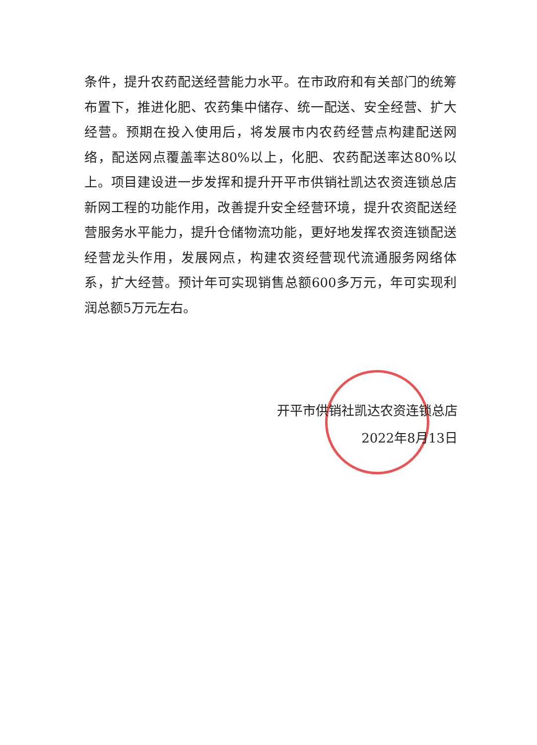条件，提升农药配送经营能力水平。在市政府和有关部门的统筹布置下，推进化肥、农药集中储存、统一配送、安全经营、扩大经营。预期在投入使用后，将发展市内农药经营点构建配送网络，配送网点覆盖率达80%以上，化肥、农药配送率达80%以上。项目建设进一步发挥和提升开平市供销社凯达农资连锁总店新网工程的功能作用，改善提升安全经营环境，提升农资配送经营服务水平能力，提升仓储物流功能，更好地发挥农资连锁配送经营龙头作用，发展网点，构建农资经营现代流通服务网络体系，扩大经营。预计年可实现销售总额600多万元，年可实现利润总额5万元左右。
开平市供销社凯达农资连锁总店
2022年8月13日